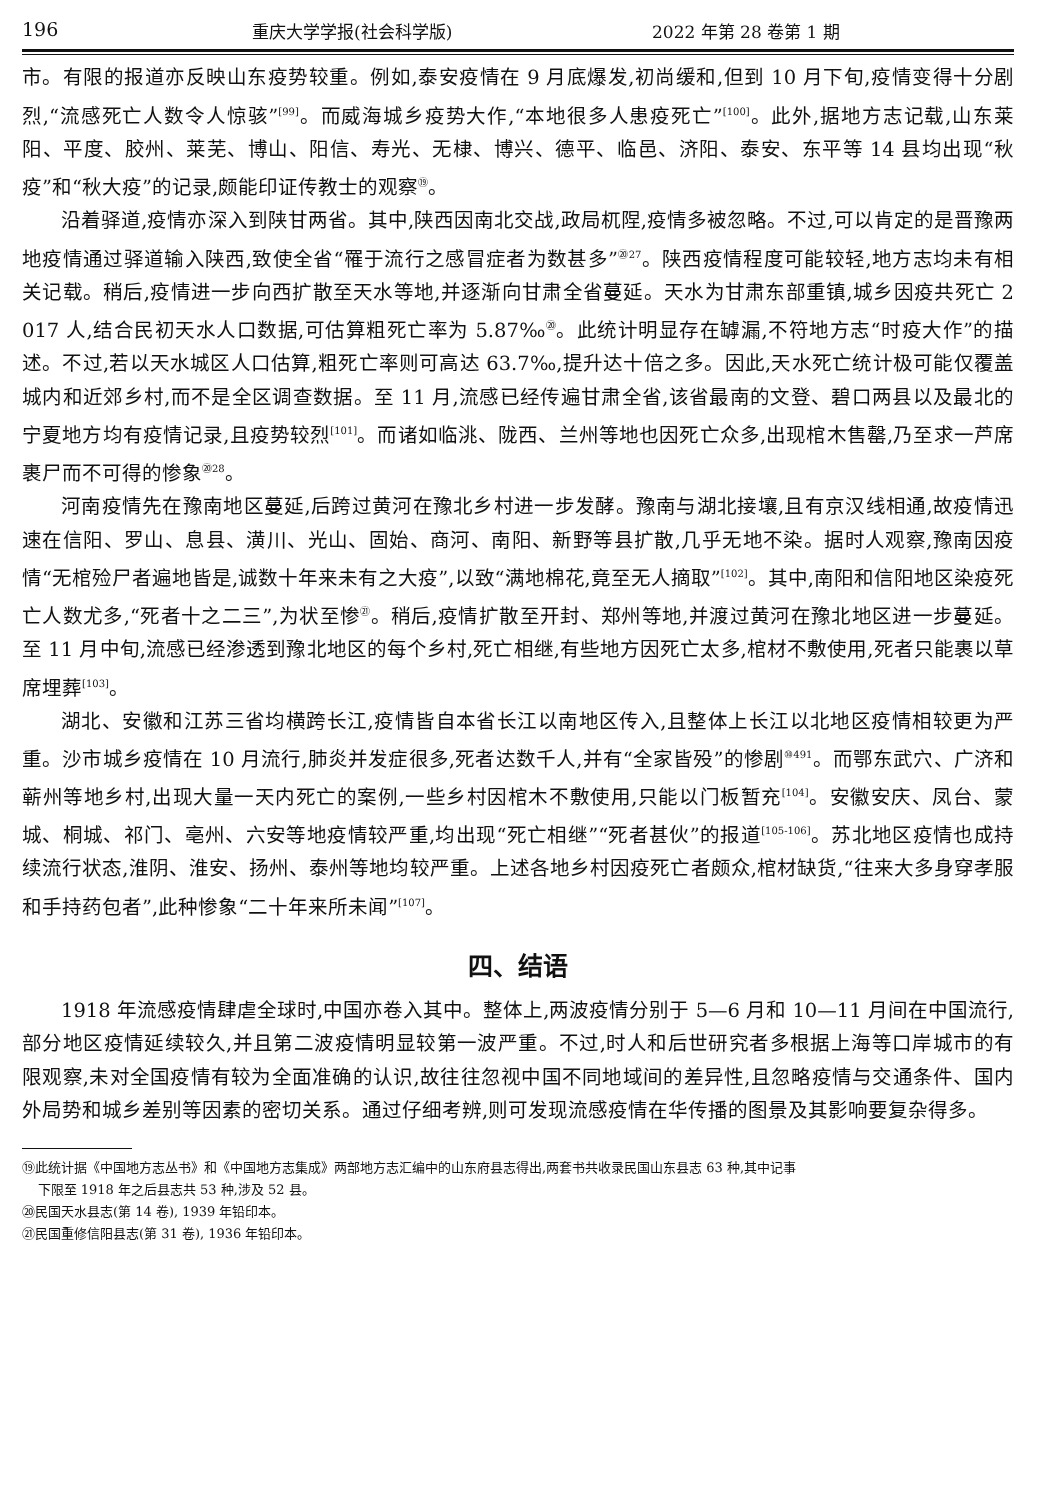196 重庆大学学报(社会科学版) 2022 年第 28 卷第 1 期
市。有限的报道亦反映山东疫势较重。例如,泰安疫情在 9 月底爆发,初尚缓和,但到 10 月下旬,疫情变得十分剧烈,“流感死亡人数令人惊骇”<sup>[99]</sup>。而威海城乡疫势大作,“本地很多人患疫死亡”<sup>[100]</sup>。此外,据地方志记载,山东莱阳、平度、胶州、莱芜、博山、阳信、寿光、无棣、博兴、德平、临邑、济阳、泰安、东平等 14 县均出现“秋疫”和“秋大疫”的记录,颇能印证传教士的观察<sup>⑲</sup>。
沿着驿道,疫情亦深入到陕甘两省。其中,陕西因南北交战,政局杌陧,疫情多被忽略。不过,可以肯定的是晋豫两地疫情通过驿道输入陕西,致使全省“罹于流行之感冒症者为数甚多”<sup>⑳27</sup>。陕西疫情程度可能较轻,地方志均未有相关记载。稍后,疫情进一步向西扩散至天水等地,并逐渐向甘肃全省蔓延。天水为甘肃东部重镇,城乡因疫共死亡 2 017 人,结合民初天水人口数据,可估算粗死亡率为 5.87‰<sup>⑳</sup>。此统计明显存在罅漏,不符地方志“时疫大作”的描述。不过,若以天水城区人口估算,粗死亡率则可高达 63.7‰,提升达十倍之多。因此,天水死亡统计极可能仅覆盖城内和近郊乡村,而不是全区调查数据。至 11 月,流感已经传遍甘肃全省,该省最南的文登、碧口两县以及最北的宁夏地方均有疫情记录,且疫势较烈<sup>[101]</sup>。而诸如临洮、陇西、兰州等地也因死亡众多,出现棺木售罄,乃至求一芦席裹尸而不可得的惨象<sup>⑳28</sup>。
河南疫情先在豫南地区蔓延,后跨过黄河在豫北乡村进一步发酵。豫南与湖北接壤,且有京汉线相通,故疫情迅速在信阳、罗山、息县、潢川、光山、固始、商河、南阳、新野等县扩散,几乎无地不染。据时人观察,豫南因疫情“无棺殓尸者遍地皆是,诚数十年来未有之大疫”,以致“满地棉花,竟至无人摘取”<sup>[102]</sup>。其中,南阳和信阳地区染疫死亡人数尤多,“死者十之二三”,为状至惨<sup>㉑</sup>。稍后,疫情扩散至开封、郑州等地,并渡过黄河在豫北地区进一步蔓延。至 11 月中旬,流感已经渗透到豫北地区的每个乡村,死亡相继,有些地方因死亡太多,棺材不敷使用,死者只能裹以草席埋葬<sup>[103]</sup>。
湖北、安徽和江苏三省均横跨长江,疫情皆自本省长江以南地区传入,且整体上长江以北地区疫情相较更为严重。沙市城乡疫情在 10 月流行,肺炎并发症很多,死者达数千人,并有“全家皆殁”的惨剧<sup>⑩491</sup>。而鄂东武穴、广济和蕲州等地乡村,出现大量一天内死亡的案例,一些乡村因棺木不敷使用,只能以门板暂充<sup>[104]</sup>。安徽安庆、凤台、蒙城、桐城、祁门、亳州、六安等地疫情较严重,均出现“死亡相继”“死者甚伙”的报道<sup>[105-106]</sup>。苏北地区疫情也成持续流行状态,淮阴、淮安、扬州、泰州等地均较严重。上述各地乡村因疫死亡者颇众,棺材缺货,“往来大多身穿孝服和手持药包者”,此种惨象“二十年来所未闻”<sup>[107]</sup>。
四、结语
1918 年流感疫情肆虐全球时,中国亦卷入其中。整体上,两波疫情分别于 5—6 月和 10—11 月间在中国流行,部分地区疫情延续较久,并且第二波疫情明显较第一波严重。不过,时人和后世研究者多根据上海等口岸城市的有限观察,未对全国疫情有较为全面准确的认识,故往往忽视中国不同地域间的差异性,且忽略疫情与交通条件、国内外局势和城乡差别等因素的密切关系。通过仔细考辨,则可发现流感疫情在华传播的图景及其影响要复杂得多。
⑲此统计据《中国地方志丛书》和《中国地方志集成》两部地方志汇编中的山东府县志得出,两套书共收录民国山东县志 63 种,其中记事
下限至 1918 年之后县志共 53 种,涉及 52 县。
⑳民国天水县志(第 14 卷), 1939 年铅印本。
㉑民国重修信阳县志(第 31 卷), 1936 年铅印本。